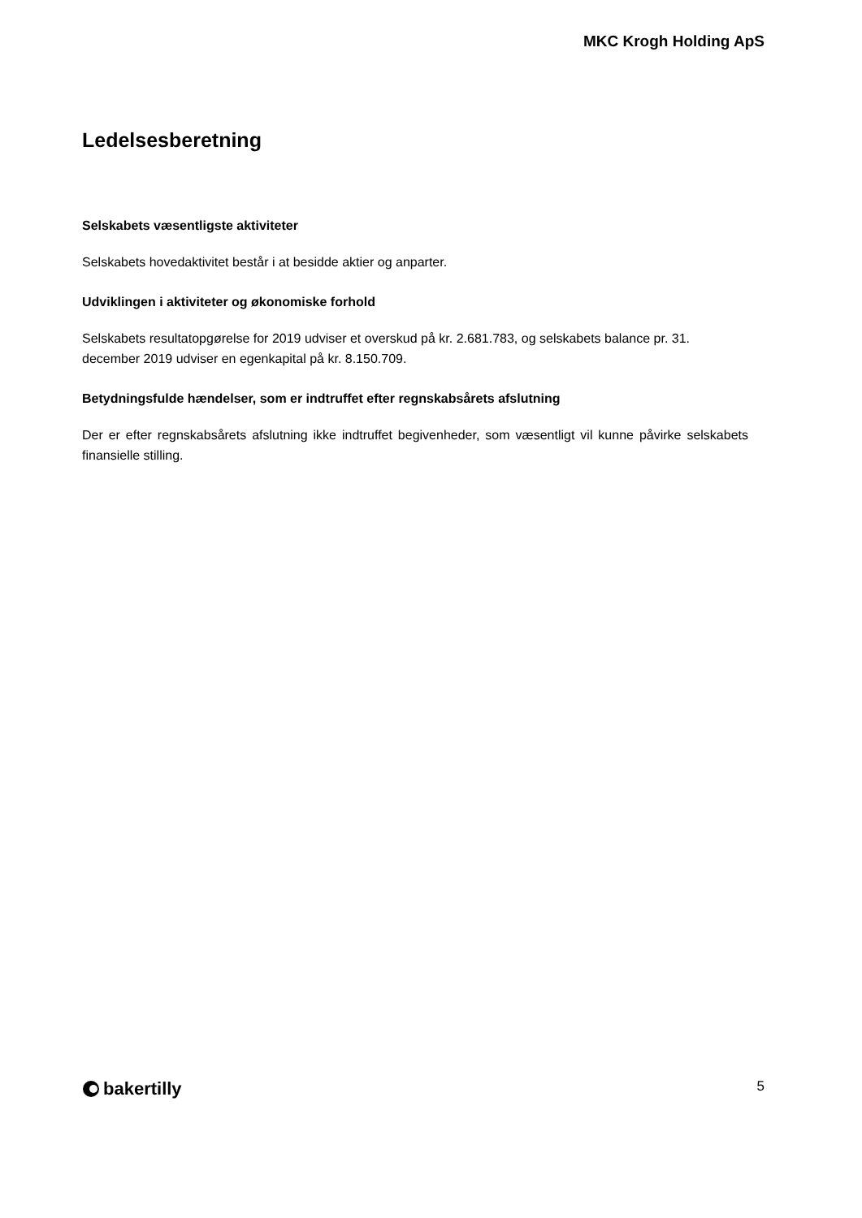MKC Krogh Holding ApS
Ledelsesberetning
Selskabets væsentligste aktiviteter
Selskabets hovedaktivitet består i at besidde aktier og anparter.
Udviklingen i aktiviteter og økonomiske forhold
Selskabets resultatopgørelse for 2019 udviser et overskud på kr. 2.681.783, og selskabets balance pr. 31. december 2019 udviser en egenkapital på kr. 8.150.709.
Betydningsfulde hændelser, som er indtruffet efter regnskabsårets afslutning
Der er efter regnskabsårets afslutning ikke indtruffet begivenheder, som væsentligt vil kunne påvirke selskabets finansielle stilling.
bakertilly
5